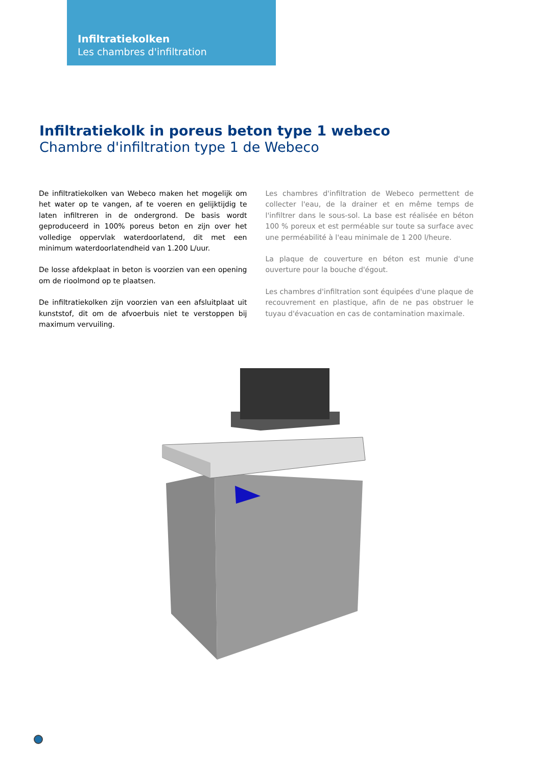Infiltratiekolken
Les chambres d'infiltration
Infiltratiekolk in poreus beton type 1 webeco
Chambre d'infiltration type 1 de Webeco
De infiltratiekolken van Webeco maken het mogelijk om het water op te vangen, af te voeren en gelijktijdig te laten infiltreren in de ondergrond. De basis wordt geproduceerd in 100% poreus beton en zijn over het volledige oppervlak waterdoorlatend, dit met een minimum waterdoorlatendheid van 1.200 L/uur.
De losse afdekplaat in beton is voorzien van een opening om de rioolmond op te plaatsen.
De infiltratiekolken zijn voorzien van een afsluitplaat uit kunststof, dit om de afvoerbuis niet te verstoppen bij maximum vervuiling.
Les chambres d'infiltration de Webeco permettent de collecter l'eau, de la drainer et en même temps de l'infiltrer dans le sous-sol. La base est réalisée en béton 100 % poreux et est perméable sur toute sa surface avec une perméabilité à l'eau minimale de 1 200 l/heure.
La plaque de couverture en béton est munie d'une ouverture pour la bouche d'égout.
Les chambres d'infiltration sont équipées d'une plaque de recouvrement en plastique, afin de ne pas obstruer le tuyau d'évacuation en cas de contamination maximale.